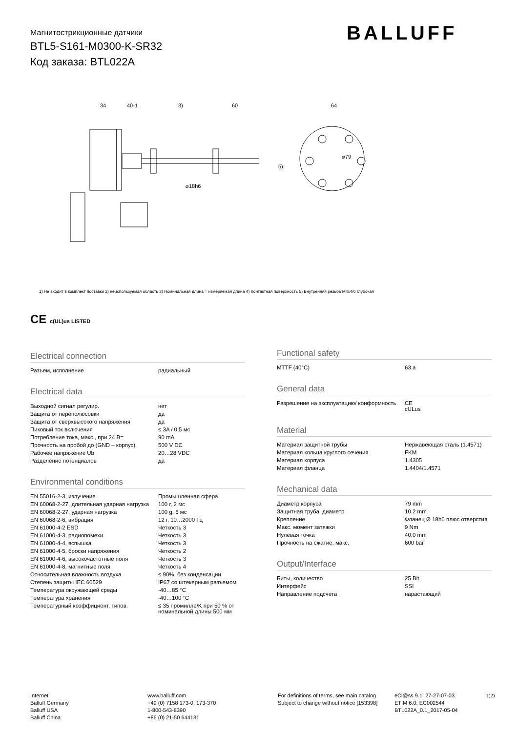Магнитострикционные датчики
BTL5-S161-M0300-K-SR32
Код заказа: BTL022A
BALLUFF
34
40-1
3)
60
64
⌀18h6
⌀79
5)
1) Не входит в комплект поставки 2) неиспользуемая область 3) Номинальная длина = измеряемая длина 4) Контактная поверхность 5) Внутренняя резьба M4x4/6 глубокая
CE c(UL)us LISTED
Electrical connection
| Разъем, исполнение | радиальный |
Electrical data
| Выходной сигнал регулир. | нет |
| Защита от переполюсовки | да |
| Защита от сверхвысокого напряжения | да |
| Пиковый ток включения | ≤ 3A / 0,5 мс |
| Потребление тока, макс., при 24 В= | 90 mA |
| Прочность на пробой до (GND – корпус) | 500 V DC |
| Рабочее напряжение Ub | 20…28 VDC |
| Разделение потенциалов | да |
Environmental conditions
| EN 55016-2-3, излучение | Промышленная сфера |
| EN 60068-2-27, длительная ударная нагрузка | 100 г, 2 мс |
| EN 60068-2-27, ударная нагрузка | 100 g, 6 мс |
| EN 60068-2-6, вибрация | 12 г, 10…2000 Гц |
| EN 61000-4-2 ESD | Четкость 3 |
| EN 61000-4-3, радиопомехи | Четкость 3 |
| EN 61000-4-4, вспышка | Четкость 3 |
| EN 61000-4-5, броски напряжения | Четкость 2 |
| EN 61000-4-6, высокочастотные поля | Четкость 3 |
| EN 61000-4-8, магнитные поля | Четкость 4 |
| Относительная влажность воздуха | ≤ 90%, без конденсации |
| Степень защиты IEC 60529 | IP67 со штекерным разъемом |
| Температура окружающей среды | -40…85 °C |
| Температура хранения | -40…100 °C |
| Температурный коэффициент, типов. | ≤ 35 промилле/K при 50 % от номинальной длины 500 мм |
Functional safety
| MTTF (40°C) | 63 a |
General data
| Разрешение на эксплуатацию/ конформность | CE cULus |
Material
| Материал защитной трубы | Нержавеющая сталь (1.4571) |
| Материал кольца круглого сечения | FKM |
| Материал корпуса | 1.4305 |
| Материал фланца | 1.4404/1.4571 |
Mechanical data
| Диаметр корпуса | 79 mm |
| Защитная труба, диаметр | 10.2 mm |
| Крепление | Фланец Ø 18h6 плюс отверстия |
| Макс. момент затяжки | 9 Nm |
| Нулевая точка | 40.0 mm |
| Прочность на сжатие, макс. | 600 bar |
Output/Interface
| Биты, количество | 25 Bit |
| Интерфейс | SSI |
| Направление подсчета | нарастающий |
Internet
Balluff Germany
Balluff USA
Balluff China
www.balluff.com
+49 (0) 7158 173-0, 173-370
1-800-543-8390
+86 (0) 21-50 644131
For definitions of terms, see main catalog
Subject to change without notice [153398]
eCl@ss 9.1: 27-27-07-03
ETIM 6.0: EC002544
BTL022A_0.1_2017-05-04
1(2)